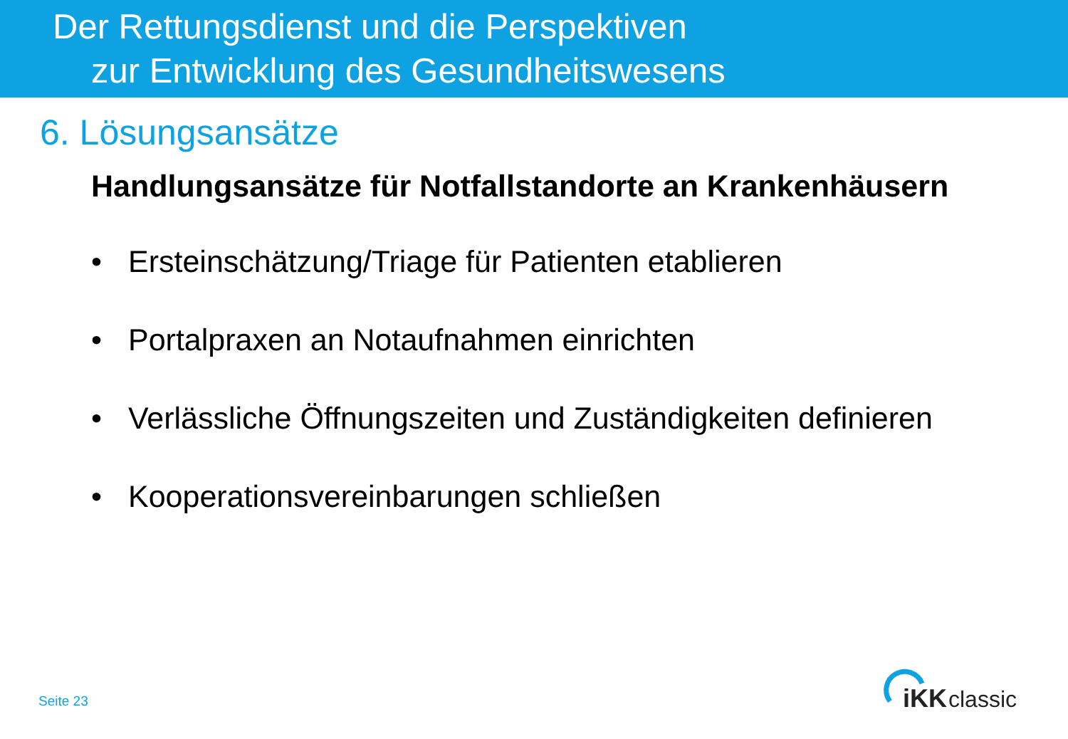Der Rettungsdienst und die Perspektiven
zur Entwicklung des Gesundheitswesens
6. Lösungsansätze
Handlungsansätze für Notfallstandorte an Krankenhäusern
• Ersteinschätzung/Triage für Patienten etablieren
• Portalpraxen an Notaufnahmen einrichten
• Verlässliche Öffnungszeiten und Zuständigkeiten definieren
• Kooperationsvereinbarungen schließen
Seite 23
iKK
classic